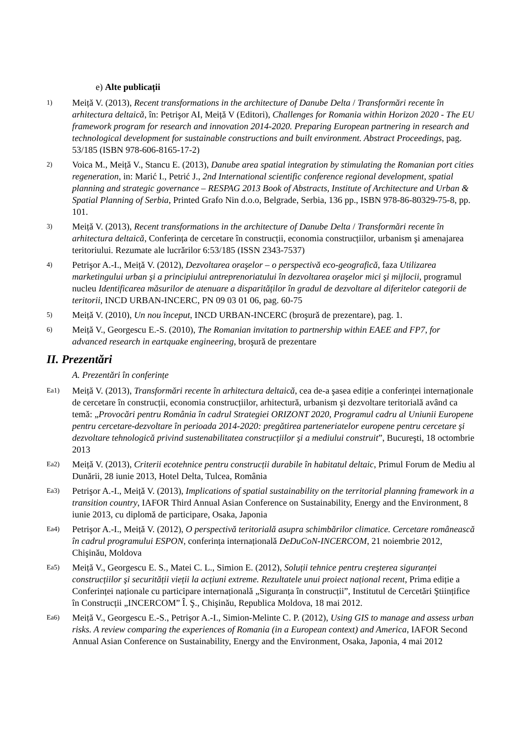e) Alte publicații
1)
Meiță V. (2013), Recent transformations in the architecture of Danube Delta / Transformări recente în arhitectura deltaică, în: Petrişor AI, Meiță V (Editori), Challenges for Romania within Horizon 2020 - The EU framework program for research and innovation 2014-2020. Preparing European partnering in research and technological development for sustainable constructions and built environment. Abstract Proceedings, pag. 53/185 (ISBN 978-606-8165-17-2)
2)
Voica M., Meiță V., Stancu E. (2013), Danube area spatial integration by stimulating the Romanian port cities regeneration, in: Marić I., Petrić J., 2nd International scientific conference regional development, spatial planning and strategic governance – RESPAG 2013 Book of Abstracts, Institute of Architecture and Urban & Spatial Planning of Serbia, Printed Grafo Nin d.o.o, Belgrade, Serbia, 136 pp., ISBN 978-86-80329-75-8, pp. 101.
3)
Meiță V. (2013), Recent transformations in the architecture of Danube Delta / Transformări recente în arhitectura deltaică, Conferința de cercetare în construcții, economia construcțiilor, urbanism şi amenajarea teritoriului. Rezumate ale lucrărilor 6:53/185 (ISSN 2343-7537)
4)
Petrişor A.-I., Meiță V. (2012), Dezvoltarea oraşelor – o perspectivă eco-geografică, faza Utilizarea marketingului urban şi a principiului antreprenoriatului în dezvoltarea oraşelor mici şi mijlocii, programul nucleu Identificarea măsurilor de atenuare a disparităților în gradul de dezvoltare al diferitelor categorii de teritorii, INCD URBAN-INCERC, PN 09 03 01 06, pag. 60-75
5)
Meiță V. (2010), Un nou început, INCD URBAN-INCERC (broşură de prezentare), pag. 1.
6)
Meiță V., Georgescu E.-S. (2010), The Romanian invitation to partnership within EAEE and FP7, for advanced research in eartquake engineering, broşură de prezentare
II. Prezentări
A. Prezentări în conferințe
Ea1)
Meiță V. (2013), Transformări recente în arhitectura deltaică, cea de-a şasea ediție a conferinței internaționale de cercetare în construcții, economia construcțiilor, arhitectură, urbanism şi dezvoltare teritorială având ca temă: „Provocări pentru România în cadrul Strategiei ORIZONT 2020, Programul cadru al Uniunii Europene pentru cercetare-dezvoltare în perioada 2014-2020: pregătirea parteneriatelor europene pentru cercetare şi dezvoltare tehnologică privind sustenabilitatea construcțiilor şi a mediului construit”, Bucureşti, 18 octombrie 2013
Ea2)
Meiță V. (2013), Criterii ecotehnice pentru construcții durabile în habitatul deltaic, Primul Forum de Mediu al Dunării, 28 iunie 2013, Hotel Delta, Tulcea, România
Ea3)
Petrişor A.-I., Meiță V. (2013), Implications of spatial sustainability on the territorial planning framework in a transition country, IAFOR Third Annual Asian Conference on Sustainability, Energy and the Environment, 8 iunie 2013, cu diplomă de participare, Osaka, Japonia
Ea4)
Petrişor A.-I., Meiță V. (2012), O perspectivă teritorială asupra schimbărilor climatice. Cercetare românească în cadrul programului ESPON, conferința internațională DeDuCoN-INCERCOM, 21 noiembrie 2012, Chişinău, Moldova
Ea5)
Meiță V., Georgescu E. S., Matei C. L., Simion E. (2012), Soluții tehnice pentru creşterea siguranței construcțiilor şi securității vieții la acțiuni extreme. Rezultatele unui proiect național recent, Prima ediție a Conferinței naționale cu participare internațională „Siguranța în construcții”, Institutul de Cercetări Ştiințifice în Construcții „INCERCOM” Î. Ş., Chişinău, Republica Moldova, 18 mai 2012.
Ea6)
Meiță V., Georgescu E.-S., Petrişor A.-I., Simion-Melinte C. P. (2012), Using GIS to manage and assess urban risks. A review comparing the experiences of Romania (in a European context) and America, IAFOR Second Annual Asian Conference on Sustainability, Energy and the Environment, Osaka, Japonia, 4 mai 2012